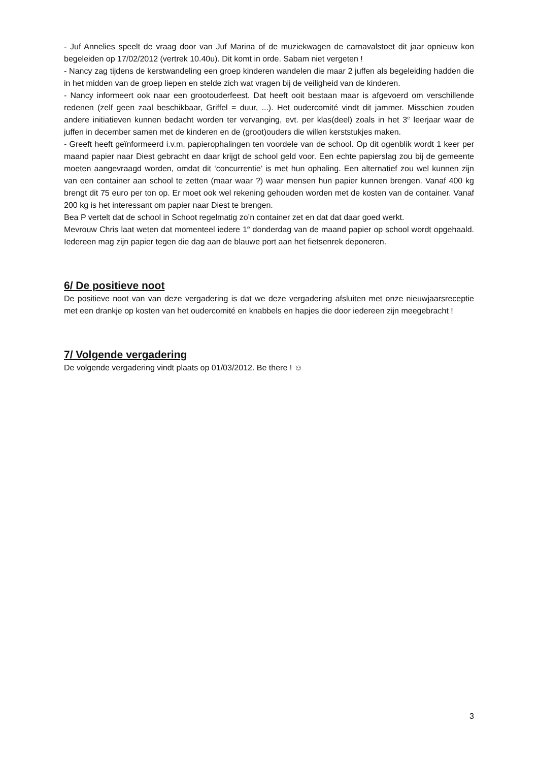- Juf Annelies speelt de vraag door van Juf Marina of de muziekwagen de carnavalstoet dit jaar opnieuw kon begeleiden op 17/02/2012 (vertrek 10.40u). Dit komt in orde. Sabam niet vergeten !
- Nancy zag tijdens de kerstwandeling een groep kinderen wandelen die maar 2 juffen als begeleiding hadden die in het midden van de groep liepen en stelde zich wat vragen bij de veiligheid van de kinderen.
- Nancy informeert ook naar een grootouderfeest. Dat heeft ooit bestaan maar is afgevoerd om verschillende redenen (zelf geen zaal beschikbaar, Griffel = duur, ...). Het oudercomité vindt dit jammer. Misschien zouden andere initiatieven kunnen bedacht worden ter vervanging, evt. per klas(deel) zoals in het 3<sup>e</sup> leerjaar waar de juffen in december samen met de kinderen en de (groot)ouders die willen kerststukjes maken.
- Greeft heeft geïnformeerd i.v.m. papierophalingen ten voordele van de school. Op dit ogenblik wordt 1 keer per maand papier naar Diest gebracht en daar krijgt de school geld voor. Een echte papierslag zou bij de gemeente moeten aangevraagd worden, omdat dit ‘concurrentie’ is met hun ophaling. Een alternatief zou wel kunnen zijn van een container aan school te zetten (maar waar ?) waar mensen hun papier kunnen brengen. Vanaf 400 kg brengt dit 75 euro per ton op. Er moet ook wel rekening gehouden worden met de kosten van de container. Vanaf 200 kg is het interessant om papier naar Diest te brengen.
Bea P vertelt dat de school in Schoot regelmatig zo’n container zet en dat dat daar goed werkt.
Mevrouw Chris laat weten dat momenteel iedere 1<sup>e</sup> donderdag van de maand papier op school wordt opgehaald. Iedereen mag zijn papier tegen die dag aan de blauwe port aan het fietsenrek deponeren.
6/ De positieve noot
De positieve noot van van deze vergadering is dat we deze vergadering afsluiten met onze nieuwjaarsreceptie met een drankje op kosten van het oudercomité en knabbels en hapjes die door iedereen zijn meegebracht !
7/ Volgende vergadering
De volgende vergadering vindt plaats op 01/03/2012. Be there ! ☺
3